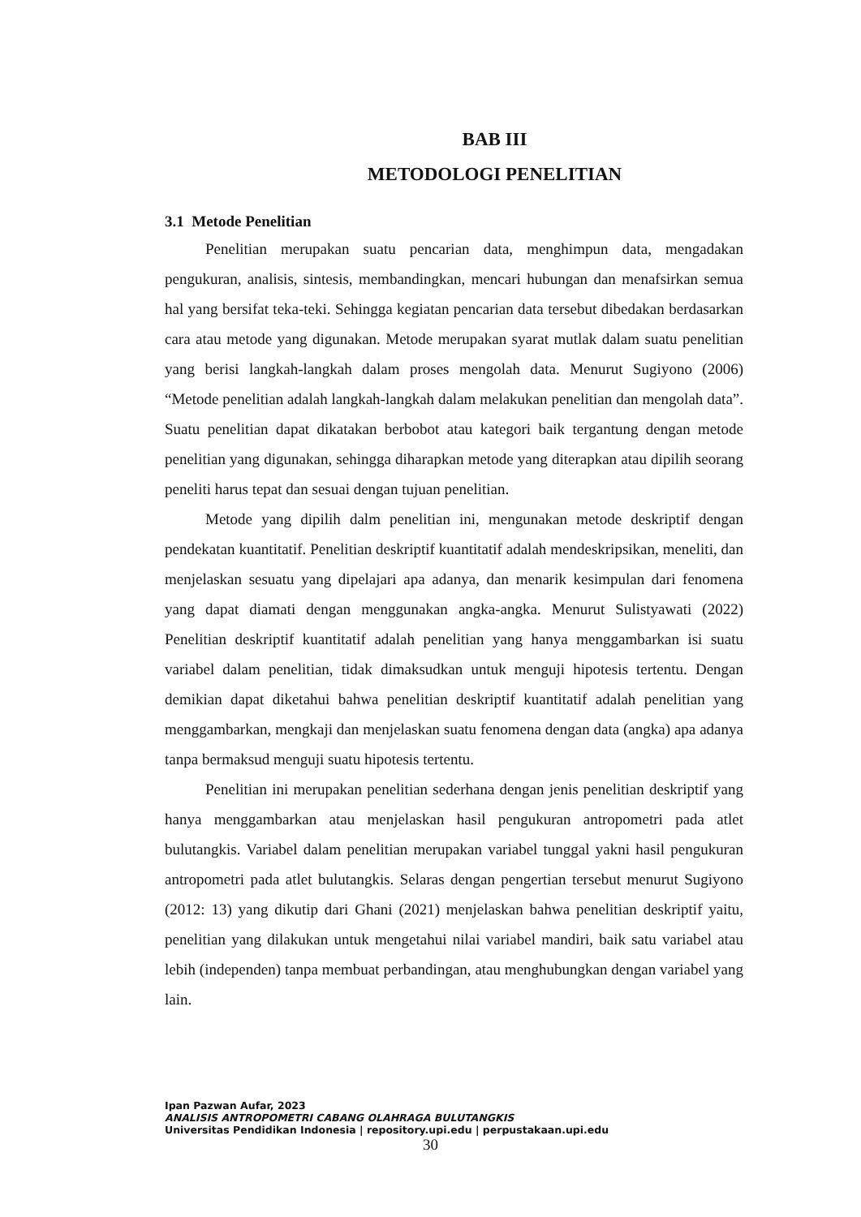BAB III
METODOLOGI PENELITIAN
3.1 Metode Penelitian
Penelitian merupakan suatu pencarian data, menghimpun data, mengadakan pengukuran, analisis, sintesis, membandingkan, mencari hubungan dan menafsirkan semua hal yang bersifat teka-teki. Sehingga kegiatan pencarian data tersebut dibedakan berdasarkan cara atau metode yang digunakan. Metode merupakan syarat mutlak dalam suatu penelitian yang berisi langkah-langkah dalam proses mengolah data. Menurut Sugiyono (2006) “Metode penelitian adalah langkah-langkah dalam melakukan penelitian dan mengolah data”. Suatu penelitian dapat dikatakan berbobot atau kategori baik tergantung dengan metode penelitian yang digunakan, sehingga diharapkan metode yang diterapkan atau dipilih seorang peneliti harus tepat dan sesuai dengan tujuan penelitian.
Metode yang dipilih dalm penelitian ini, mengunakan metode deskriptif dengan pendekatan kuantitatif. Penelitian deskriptif kuantitatif adalah mendeskripsikan, meneliti, dan menjelaskan sesuatu yang dipelajari apa adanya, dan menarik kesimpulan dari fenomena yang dapat diamati dengan menggunakan angka-angka. Menurut Sulistyawati (2022) Penelitian deskriptif kuantitatif adalah penelitian yang hanya menggambarkan isi suatu variabel dalam penelitian, tidak dimaksudkan untuk menguji hipotesis tertentu. Dengan demikian dapat diketahui bahwa penelitian deskriptif kuantitatif adalah penelitian yang menggambarkan, mengkaji dan menjelaskan suatu fenomena dengan data (angka) apa adanya tanpa bermaksud menguji suatu hipotesis tertentu.
Penelitian ini merupakan penelitian sederhana dengan jenis penelitian deskriptif yang hanya menggambarkan atau menjelaskan hasil pengukuran antropometri pada atlet bulutangkis. Variabel dalam penelitian merupakan variabel tunggal yakni hasil pengukuran antropometri pada atlet bulutangkis. Selaras dengan pengertian tersebut menurut Sugiyono (2012: 13) yang dikutip dari Ghani (2021) menjelaskan bahwa penelitian deskriptif yaitu, penelitian yang dilakukan untuk mengetahui nilai variabel mandiri, baik satu variabel atau lebih (independen) tanpa membuat perbandingan, atau menghubungkan dengan variabel yang lain.
Ipan Pazwan Aufar, 2023
ANALISIS ANTROPOMETRI CABANG OLAHRAGA BULUTANGKIS
Universitas Pendidikan Indonesia | repository.upi.edu | perpustakaan.upi.edu
30